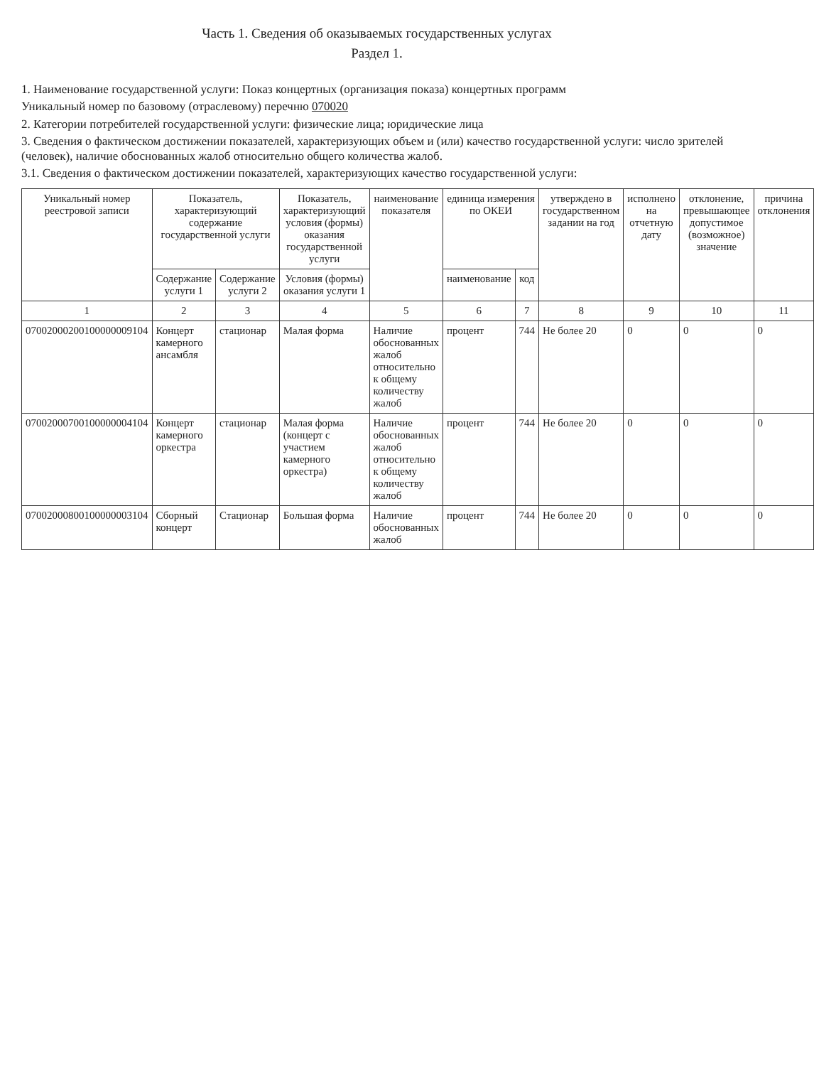Часть 1. Сведения об оказываемых государственных услугах
Раздел 1.
1. Наименование государственной услуги: Показ концертных (организация показа) концертных программ
Уникальный номер по базовому (отраслевому) перечню 070020
2. Категории потребителей государственной услуги: физические лица; юридические лица
3. Сведения о фактическом достижении показателей, характеризующих объем и (или) качество государственной услуги: число зрителей (человек), наличие обоснованных жалоб относительно общего количества жалоб.
3.1. Сведения о фактическом достижении показателей, характеризующих качество государственной услуги:
| Уникальный номер реестровой записи | Показатель, характеризующий содержание государственной услуги | | Показатель, характеризующий условия (формы) оказания государственной услуги | наименование показателя | единица измерения по ОКЕИ | | утверждено в государственном задании на год | исполнено на отчетную дату | отклонение, превышающее допустимое (возможное) значение | причина отклонения |
| --- | --- | --- | --- | --- | --- | --- | --- | --- | --- | --- |
| | Содержание услуги 1 | Содержание услуги 2 | Условия (формы) оказания услуги 1 | | наименование | код | | | | |
| 1 | 2 | 3 | 4 | 5 | 6 | 7 | 8 | 9 | 10 | 11 |
| 07002000200100000009104 | Концерт камерного ансамбля | стационар | Малая форма | Наличие обоснованных жалоб относительно к общему количеству жалоб | процент | 744 | Не более 20 | 0 | 0 | 0 |
| 07002000700100000004104 | Концерт камерного оркестра | стационар | Малая форма (концерт с участием камерного оркестра) | Наличие обоснованных жалоб относительно к общему количеству жалоб | процент | 744 | Не более 20 | 0 | 0 | 0 |
| 07002000800100000003104 | Сборный концерт | Стационар | Большая форма | Наличие обоснованных жалоб | процент | 744 | Не более 20 | 0 | 0 | 0 |